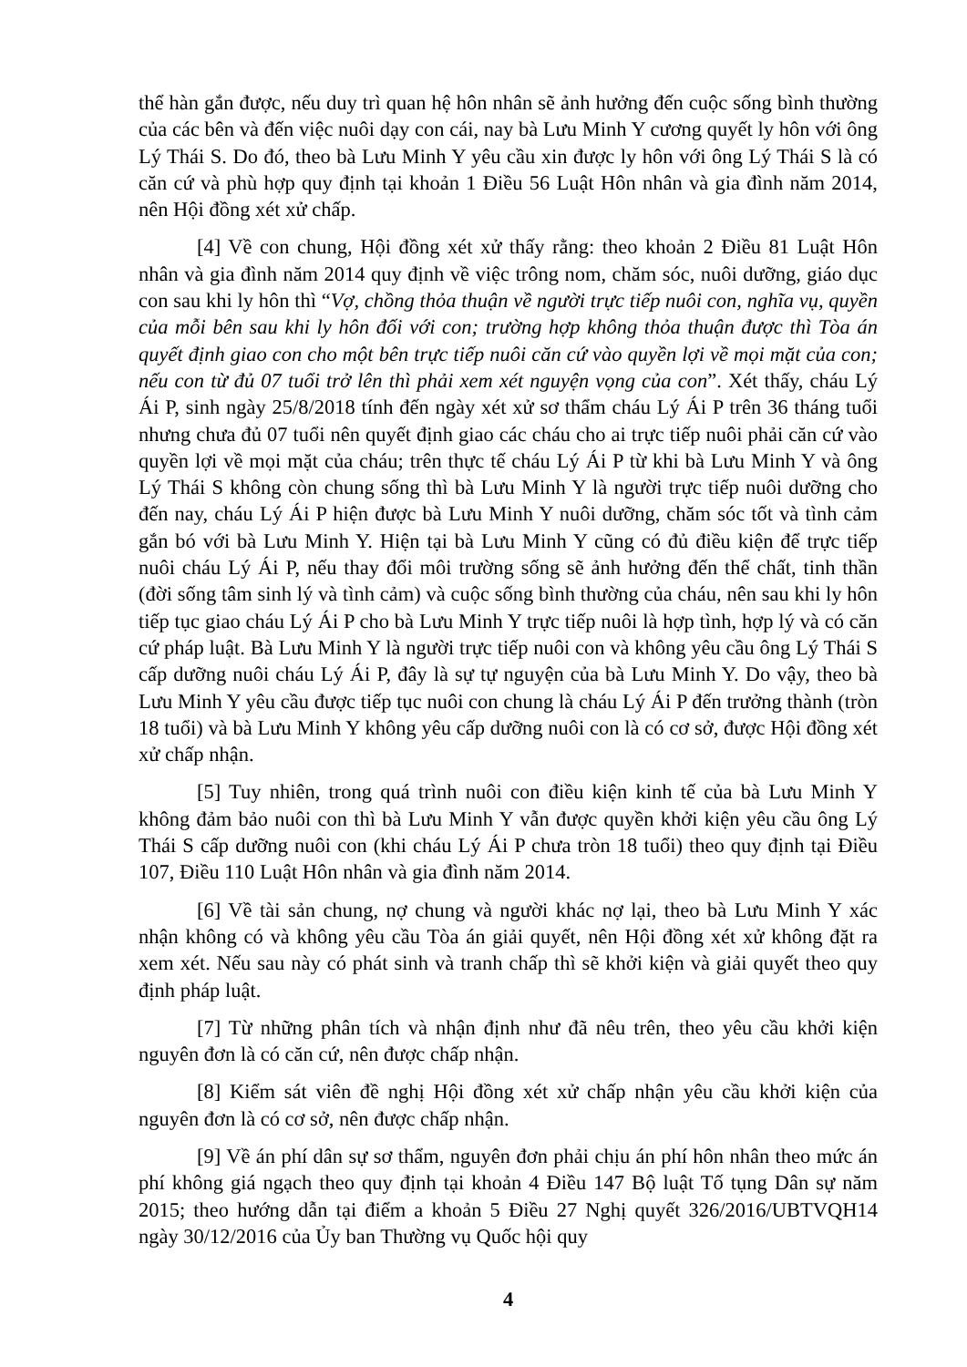thể hàn gắn được, nếu duy trì quan hệ hôn nhân sẽ ảnh hưởng đến cuộc sống bình thường của các bên và đến việc nuôi dạy con cái, nay bà Lưu Minh Y cương quyết ly hôn với ông Lý Thái S. Do đó, theo bà Lưu Minh Y yêu cầu xin được ly hôn với ông Lý Thái S là có căn cứ và phù hợp quy định tại khoản 1 Điều 56 Luật Hôn nhân và gia đình năm 2014, nên Hội đồng xét xử chấp.
[4] Về con chung, Hội đồng xét xử thấy rằng: theo khoản 2 Điều 81 Luật Hôn nhân và gia đình năm 2014 quy định về việc trông nom, chăm sóc, nuôi dưỡng, giáo dục con sau khi ly hôn thì “Vợ, chồng thỏa thuận về người trực tiếp nuôi con, nghĩa vụ, quyền của mỗi bên sau khi ly hôn đối với con; trường hợp không thỏa thuận được thì Tòa án quyết định giao con cho một bên trực tiếp nuôi căn cứ vào quyền lợi về mọi mặt của con; nếu con từ đủ 07 tuổi trở lên thì phải xem xét nguyện vọng của con”. Xét thấy, cháu Lý Ái P, sinh ngày 25/8/2018 tính đến ngày xét xử sơ thẩm cháu Lý Ái P trên 36 tháng tuổi nhưng chưa đủ 07 tuổi nên quyết định giao các cháu cho ai trực tiếp nuôi phải căn cứ vào quyền lợi về mọi mặt của cháu; trên thực tế cháu Lý Ái P từ khi bà Lưu Minh Y và ông Lý Thái S không còn chung sống thì bà Lưu Minh Y là người trực tiếp nuôi dưỡng cho đến nay, cháu Lý Ái P hiện được bà Lưu Minh Y nuôi dưỡng, chăm sóc tốt và tình cảm gắn bó với bà Lưu Minh Y. Hiện tại bà Lưu Minh Y cũng có đủ điều kiện để trực tiếp nuôi cháu Lý Ái P, nếu thay đổi môi trường sống sẽ ảnh hưởng đến thể chất, tinh thần (đời sống tâm sinh lý và tình cảm) và cuộc sống bình thường của cháu, nên sau khi ly hôn tiếp tục giao cháu Lý Ái P cho bà Lưu Minh Y trực tiếp nuôi là hợp tình, hợp lý và có căn cứ pháp luật. Bà Lưu Minh Y là người trực tiếp nuôi con và không yêu cầu ông Lý Thái S cấp dưỡng nuôi cháu Lý Ái P, đây là sự tự nguyện của bà Lưu Minh Y. Do vậy, theo bà Lưu Minh Y yêu cầu được tiếp tục nuôi con chung là cháu Lý Ái P đến trưởng thành (tròn 18 tuổi) và bà Lưu Minh Y không yêu cấp dưỡng nuôi con là có cơ sở, được Hội đồng xét xử chấp nhận.
[5] Tuy nhiên, trong quá trình nuôi con điều kiện kinh tế của bà Lưu Minh Y không đảm bảo nuôi con thì bà Lưu Minh Y vẫn được quyền khởi kiện yêu cầu ông Lý Thái S cấp dưỡng nuôi con (khi cháu Lý Ái P chưa tròn 18 tuổi) theo quy định tại Điều 107, Điều 110 Luật Hôn nhân và gia đình năm 2014.
[6] Về tài sản chung, nợ chung và người khác nợ lại, theo bà Lưu Minh Y xác nhận không có và không yêu cầu Tòa án giải quyết, nên Hội đồng xét xử không đặt ra xem xét. Nếu sau này có phát sinh và tranh chấp thì sẽ khởi kiện và giải quyết theo quy định pháp luật.
[7] Từ những phân tích và nhận định như đã nêu trên, theo yêu cầu khởi kiện nguyên đơn là có căn cứ, nên được chấp nhận.
[8] Kiểm sát viên đề nghị Hội đồng xét xử chấp nhận yêu cầu khởi kiện của nguyên đơn là có cơ sở, nên được chấp nhận.
[9] Về án phí dân sự sơ thẩm, nguyên đơn phải chịu án phí hôn nhân theo mức án phí không giá ngạch theo quy định tại khoản 4 Điều 147 Bộ luật Tố tụng Dân sự năm 2015; theo hướng dẫn tại điểm a khoản 5 Điều 27 Nghị quyết 326/2016/UBTVQH14 ngày 30/12/2016 của Ủy ban Thường vụ Quốc hội quy
4